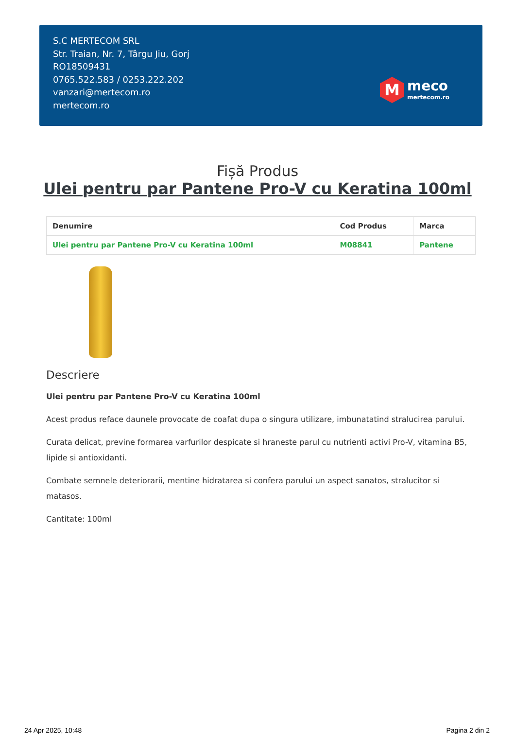S.C MERTECOM SRL
Str. Traian, Nr. 7, Târgu Jiu, Gorj
RO18509431
0765.522.583 / 0253.222.202
vanzari@mertecom.ro
mertecom.ro
M
meco
mertecom.ro
Fișă Produs
Ulei pentru par Pantene Pro-V cu Keratina 100ml
| Denumire | Cod Produs | Marca |
| --- | --- | --- |
| Ulei pentru par Pantene Pro-V cu Keratina 100ml | M08841 | Pantene |
Descriere
Ulei pentru par Pantene Pro-V cu Keratina 100ml
Acest produs reface daunele provocate de coafat dupa o singura utilizare, imbunatatind stralucirea parului.
Curata delicat, previne formarea varfurilor despicate si hraneste parul cu nutrienti activi Pro-V, vitamina B5, lipide si antioxidanti.
Combate semnele deteriorarii, mentine hidratarea si confera parului un aspect sanatos, stralucitor si matasos.
Cantitate: 100ml
24 Apr 2025, 10:48 Pagina 2 din 2